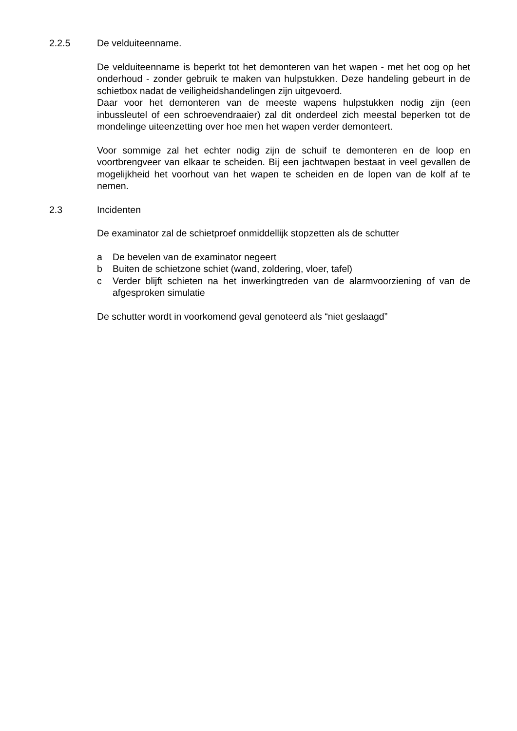2.2.5 De velduiteenname.
De velduiteenname is beperkt tot het demonteren van het wapen - met het oog op het onderhoud - zonder gebruik te maken van hulpstukken. Deze handeling gebeurt in de schietbox nadat de veiligheidshandelingen zijn uitgevoerd.
Daar voor het demonteren van de meeste wapens hulpstukken nodig zijn (een inbussleutel of een schroevendraaier) zal dit onderdeel zich meestal beperken tot de mondelinge uiteenzetting over hoe men het wapen verder demonteert.
Voor sommige zal het echter nodig zijn de schuif te demonteren en de loop en voortbrengveer van elkaar te scheiden. Bij een jachtwapen bestaat in veel gevallen de mogelijkheid het voorhout van het wapen te scheiden en de lopen van de kolf af te nemen.
2.3 Incidenten
De examinator zal de schietproef onmiddellijk stopzetten als de schutter
a De bevelen van de examinator negeert
b Buiten de schietzone schiet (wand, zoldering, vloer, tafel)
c Verder blijft schieten na het inwerkingtreden van de alarmvoorziening of van de afgesproken simulatie
De schutter wordt in voorkomend geval genoteerd als “niet geslaagd”